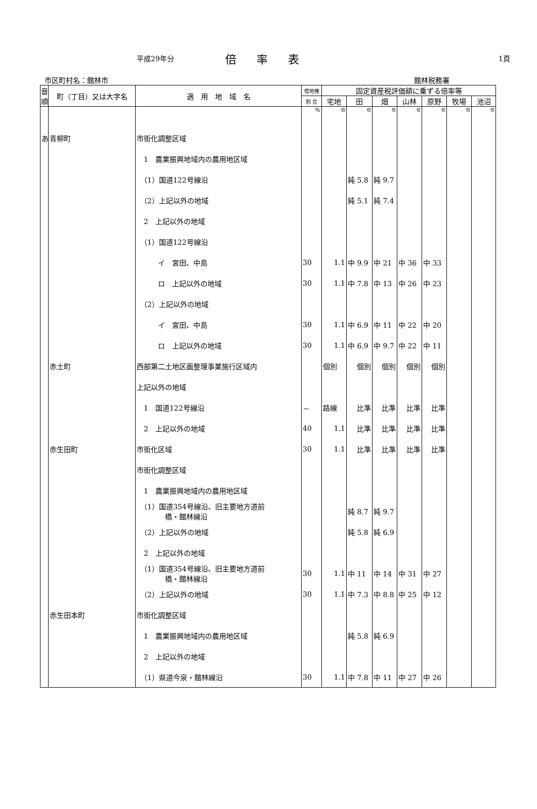平成29年分 倍率表 1頁
市区町村名：館林市 館林税務署
| 音順 | 町（丁目）又は大字名 | 適 用 地 域 名 | 借地権 | 固定資産税評価額に乗ずる倍率等 | | | | | | |
| --- | --- | --- | --- | --- | --- | --- | --- | --- | --- | --- |
| | | | 割 合 | 宅地 | 田 | 畑 | 山林 | 原野 | 牧場 | 池沼 |
| | | | % | 倍 | 倍 | 倍 | 倍 | 倍 | 倍 | 倍 |
| あ | 青柳町 | 市街化調整区域 | | | | | | | | |
| | | 1 農業振興地域内の農用地区域 | | | | | | | | |
| | | （1）国道122号線沿 | | | 純 5.8 | 純 9.7 | | | | |
| | | （2）上記以外の地域 | | | 純 5.1 | 純 7.4 | | | | |
| | | 2 上記以外の地域 | | | | | | | | |
| | | （1）国道122号線沿 | | | | | | | | |
| | | イ 宮田、中島 | 30 | 1.1 | 中 9.9 | 中 21 | 中 36 | 中 33 | | |
| | | ロ 上記以外の地域 | 30 | 1.1 | 中 7.8 | 中 13 | 中 26 | 中 23 | | |
| | | （2）上記以外の地域 | | | | | | | | |
| | | イ 宮田、中島 | 30 | 1.1 | 中 6.9 | 中 11 | 中 22 | 中 20 | | |
| | | ロ 上記以外の地域 | 30 | 1.1 | 中 6.9 | 中 9.7 | 中 22 | 中 11 | | |
| | 赤土町 | 西部第二土地区画整理事業施行区域内 | | 個別 | 個別 | 個別 | 個別 | 個別 | | |
| | | 上記以外の地域 | | | | | | | | |
| | | 1 国道122号線沿 | － | 路線 | 比準 | 比準 | 比準 | 比準 | | |
| | | 2 上記以外の地域 | 40 | 1.1 | 比準 | 比準 | 比準 | 比準 | | |
| | 赤生田町 | 市街化区域 | 30 | 1.1 | 比準 | 比準 | 比準 | 比準 | | |
| | | 市街化調整区域 | | | | | | | | |
| | | 1 農業振興地域内の農用地区域 | | | | | | | | |
| | | （1）国道354号線沿、旧主要地方道前 橋・館林線沿 | | | 純 8.7 | 純 9.7 | | | | |
| | | （2）上記以外の地域 | | | 純 5.8 | 純 6.9 | | | | |
| | | 2 上記以外の地域 | | | | | | | | |
| | | （1）国道354号線沿、旧主要地方道前 橋・館林線沿 | 30 | 1.1 | 中 11 | 中 14 | 中 31 | 中 27 | | |
| | | （2）上記以外の地域 | 30 | 1.1 | 中 7.3 | 中 8.8 | 中 25 | 中 12 | | |
| | 赤生田本町 | 市街化調整区域 | | | | | | | | |
| | | 1 農業振興地域内の農用地区域 | | | 純 5.8 | 純 6.9 | | | | |
| | | 2 上記以外の地域 | | | | | | | | |
| | | （1）県道今泉・館林線沿 | 30 | 1.1 | 中 7.8 | 中 11 | 中 27 | 中 26 | | |